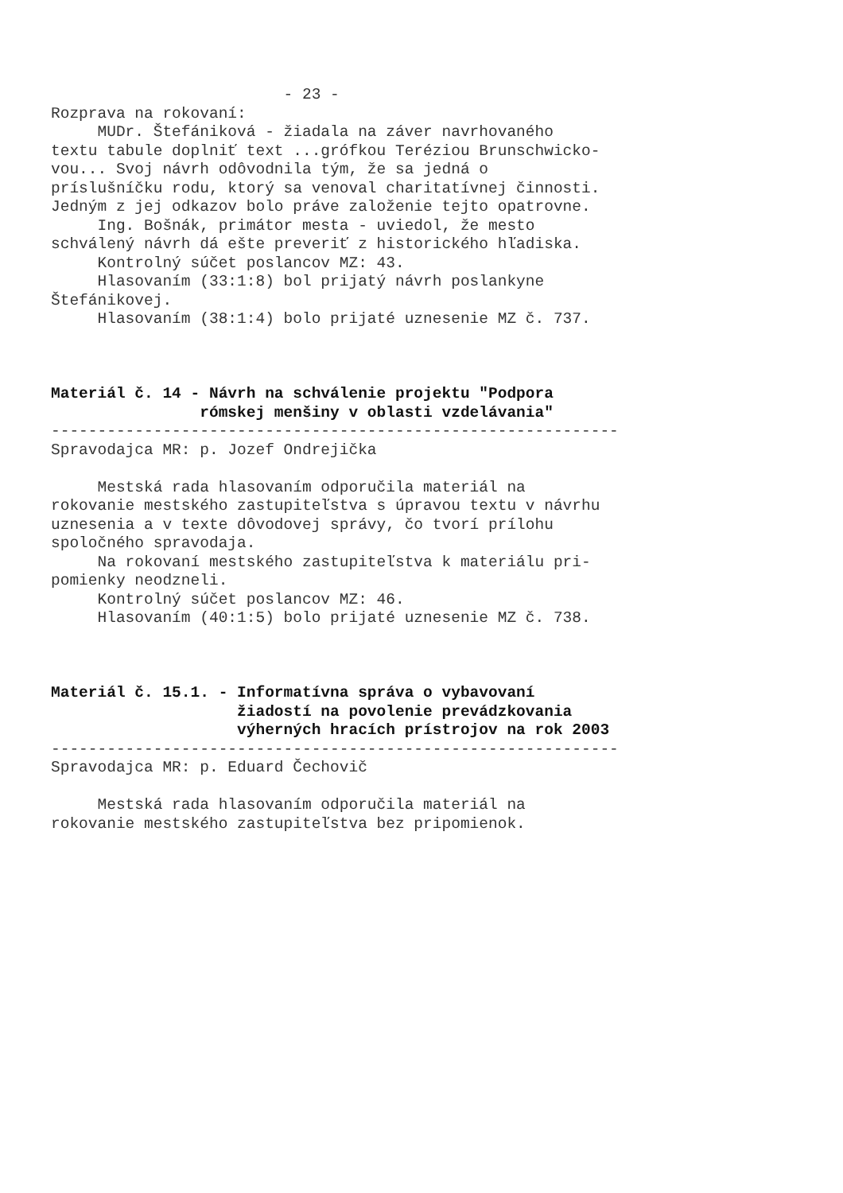- 23 - Rozprava na rokovaní: MUDr. Štefániková - žiadala na záver navrhovaného textu tabule doplniť text ...grófkou Teréziou Brunschwicko- vou... Svoj návrh odôvodnila tým, že sa jedná o príslušníčku rodu, ktorý sa venoval charitatívnej činnosti. Jedným z jej odkazov bolo práve založenie tejto opatrovne. Ing. Bošnák, primátor mesta - uviedol, že mesto schválený návrh dá ešte preveriť z historického hľadiska. Kontrolný súčet poslancov MZ: 43. Hlasovaním (33:1:8) bol prijatý návrh poslankyne Štefánikovej. Hlasovaním (38:1:4) bolo prijaté uznesenie MZ č. 737. Materiál č. 14 - Návrh na schválenie projektu "Podpora rómskej menšiny v oblasti vzdelávania" ------------------------------------------------------------- Spravodajca MR: p. Jozef Ondrejička Mestská rada hlasovaním odporučila materiál na rokovanie mestského zastupiteľstva s úpravou textu v návrhu uznesenia a v texte dôvodovej správy, čo tvorí prílohu spoločného spravodaja. Na rokovaní mestského zastupiteľstva k materiálu pri- pomienky neodzneli. Kontrolný súčet poslancov MZ: 46. Hlasovaním (40:1:5) bolo prijaté uznesenie MZ č. 738. Materiál č. 15.1. - Informatívna správa o vybavovaní žiadostí na povolenie prevádzkovania výherných hracích prístrojov na rok 2003 ------------------------------------------------------------- Spravodajca MR: p. Eduard Čechovič Mestská rada hlasovaním odporučila materiál na rokovanie mestského zastupiteľstva bez pripomienok.